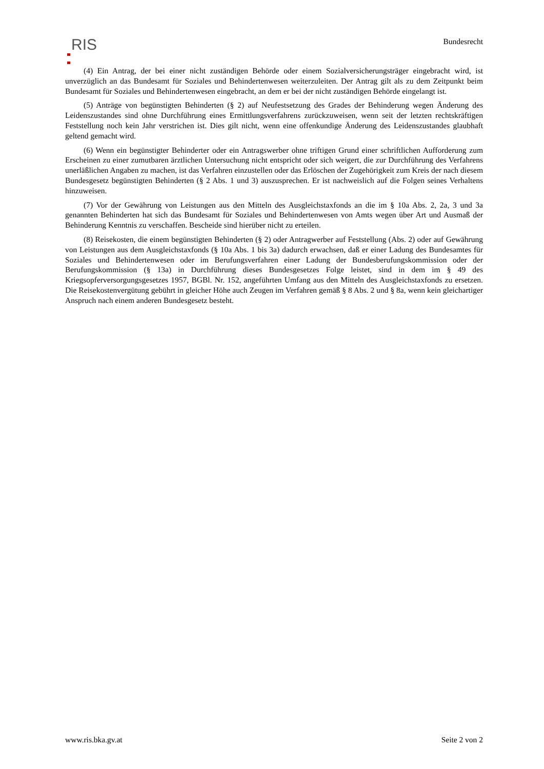RIS
Bundesrecht
(4) Ein Antrag, der bei einer nicht zuständigen Behörde oder einem Sozialversicherungsträger eingebracht wird, ist unverzüglich an das Bundesamt für Soziales und Behindertenwesen weiterzuleiten. Der Antrag gilt als zu dem Zeitpunkt beim Bundesamt für Soziales und Behindertenwesen eingebracht, an dem er bei der nicht zuständigen Behörde eingelangt ist.
(5) Anträge von begünstigten Behinderten (§ 2) auf Neufestsetzung des Grades der Behinderung wegen Änderung des Leidenszustandes sind ohne Durchführung eines Ermittlungsverfahrens zurückzuweisen, wenn seit der letzten rechtskräftigen Feststellung noch kein Jahr verstrichen ist. Dies gilt nicht, wenn eine offenkundige Änderung des Leidenszustandes glaubhaft geltend gemacht wird.
(6) Wenn ein begünstigter Behinderter oder ein Antragswerber ohne triftigen Grund einer schriftlichen Aufforderung zum Erscheinen zu einer zumutbaren ärztlichen Untersuchung nicht entspricht oder sich weigert, die zur Durchführung des Verfahrens unerläßlichen Angaben zu machen, ist das Verfahren einzustellen oder das Erlöschen der Zugehörigkeit zum Kreis der nach diesem Bundesgesetz begünstigten Behinderten (§ 2 Abs. 1 und 3) auszusprechen. Er ist nachweislich auf die Folgen seines Verhaltens hinzuweisen.
(7) Vor der Gewährung von Leistungen aus den Mitteln des Ausgleichstaxfonds an die im § 10a Abs. 2, 2a, 3 und 3a genannten Behinderten hat sich das Bundesamt für Soziales und Behindertenwesen von Amts wegen über Art und Ausmaß der Behinderung Kenntnis zu verschaffen. Bescheide sind hierüber nicht zu erteilen.
(8) Reisekosten, die einem begünstigten Behinderten (§ 2) oder Antragwerber auf Feststellung (Abs. 2) oder auf Gewährung von Leistungen aus dem Ausgleichstaxfonds (§ 10a Abs. 1 bis 3a) dadurch erwachsen, daß er einer Ladung des Bundesamtes für Soziales und Behindertenwesen oder im Berufungsverfahren einer Ladung der Bundesberufungskommission oder der Berufungskommission (§ 13a) in Durchführung dieses Bundesgesetzes Folge leistet, sind in dem im § 49 des Kriegsopferversorgungsgesetzes 1957, BGBl. Nr. 152, angeführten Umfang aus den Mitteln des Ausgleichstaxfonds zu ersetzen. Die Reisekostenvergütung gebührt in gleicher Höhe auch Zeugen im Verfahren gemäß § 8 Abs. 2 und § 8a, wenn kein gleichartiger Anspruch nach einem anderen Bundesgesetz besteht.
www.ris.bka.gv.at Seite 2 von 2